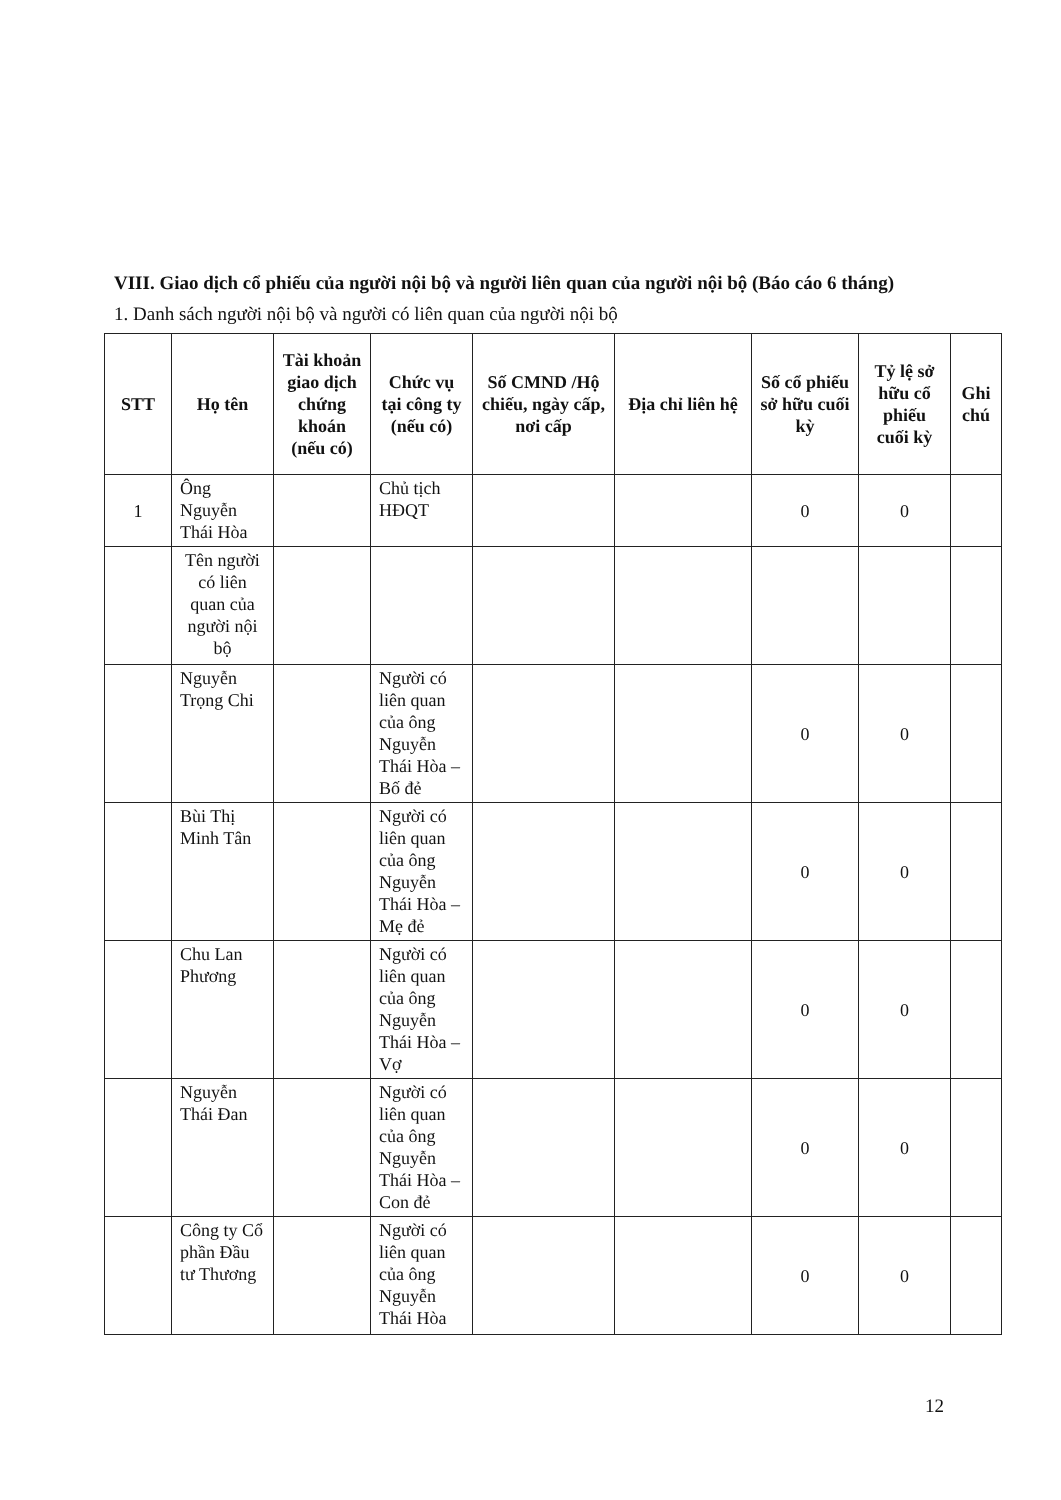VIII. Giao dịch cổ phiếu của người nội bộ và người liên quan của người nội bộ (Báo cáo 6 tháng)
1. Danh sách người nội bộ và người có liên quan của người nội bộ
| STT | Họ tên | Tài khoản giao dịch chứng khoán (nếu có) | Chức vụ tại công ty (nếu có) | Số CMND /Hộ chiếu, ngày cấp, nơi cấp | Địa chỉ liên hệ | Số cổ phiếu sở hữu cuối kỳ | Tỷ lệ sở hữu cổ phiếu cuối kỳ | Ghi chú |
| --- | --- | --- | --- | --- | --- | --- | --- | --- |
| 1 | Ông Nguyễn Thái Hòa | | Chủ tịch HĐQT | | | 0 | 0 | |
| | Tên người có liên quan của người nội bộ | | | | | | | |
| | Nguyễn Trọng Chi | | Người có liên quan của ông Nguyễn Thái Hòa – Bố đẻ | | | 0 | 0 | |
| | Bùi Thị Minh Tân | | Người có liên quan của ông Nguyễn Thái Hòa – Mẹ đẻ | | | 0 | 0 | |
| | Chu Lan Phương | | Người có liên quan của ông Nguyễn Thái Hòa –Vợ | | | 0 | 0 | |
| | Nguyễn Thái Đan | | Người có liên quan của ông Nguyễn Thái Hòa – Con đẻ | | | 0 | 0 | |
| | Công ty Cổ phần Đầu tư Thương | | Người có liên quan của ông Nguyễn Thái Hòa | | | 0 | 0 | |
12